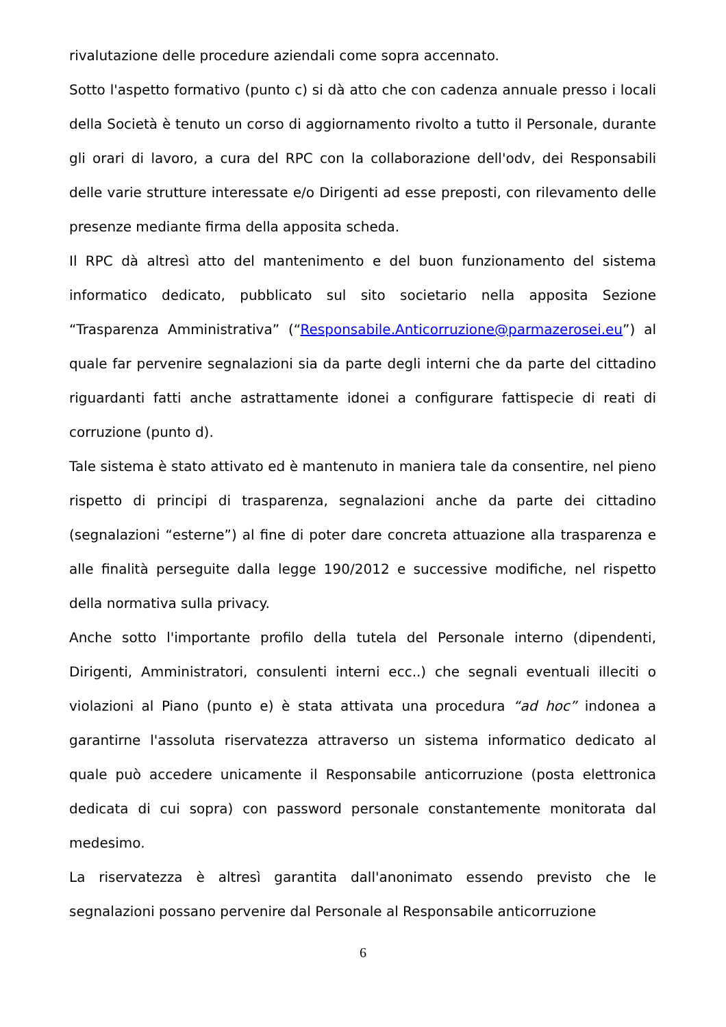rivalutazione delle procedure aziendali come sopra accennato.
Sotto l'aspetto formativo (punto c) si dà atto che con cadenza annuale presso i locali della Società è tenuto un corso di aggiornamento rivolto a tutto il Personale, durante gli orari di lavoro, a cura del RPC con la collaborazione dell'odv, dei Responsabili delle varie strutture interessate e/o Dirigenti ad esse preposti, con rilevamento delle presenze mediante firma della apposita scheda.
Il RPC dà altresì atto del mantenimento e del buon funzionamento del sistema informatico dedicato, pubblicato sul sito societario nella apposita Sezione “Trasparenza Amministrativa” (“Responsabile.Anticorruzione@parmazerosei.eu”) al quale far pervenire segnalazioni sia da parte degli interni che da parte del cittadino riguardanti fatti anche astrattamente idonei a configurare fattispecie di reati di corruzione (punto d).
Tale sistema è stato attivato ed è mantenuto in maniera tale da consentire, nel pieno rispetto di principi di trasparenza, segnalazioni anche da parte dei cittadino (segnalazioni “esterne”) al fine di poter dare concreta attuazione alla trasparenza e alle finalità perseguite dalla legge 190/2012 e successive modifiche, nel rispetto della normativa sulla privacy.
Anche sotto l'importante profilo della tutela del Personale interno (dipendenti, Dirigenti, Amministratori, consulenti interni ecc..) che segnali eventuali illeciti o violazioni al Piano (punto e) è stata attivata una procedura “ad hoc” indonea a garantirne l'assoluta riservatezza attraverso un sistema informatico dedicato al quale può accedere unicamente il Responsabile anticorruzione (posta elettronica dedicata di cui sopra) con password personale constantemente monitorata dal medesimo.
La riservatezza è altresì garantita dall'anonimato essendo previsto che le segnalazioni possano pervenire dal Personale al Responsabile anticorruzione
6